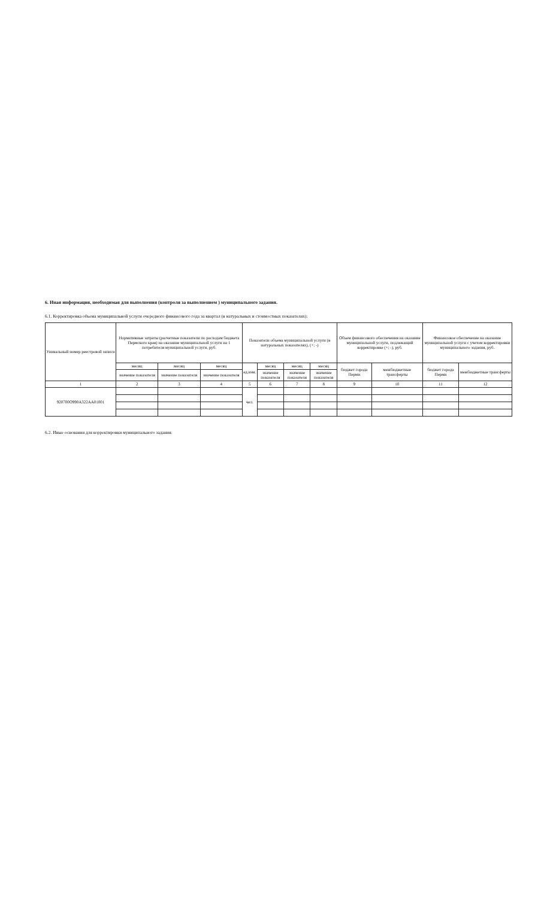6. Иная информация, необходимая для выполнения (контроля за выполнением ) муниципального задания.
6.1. Корректировка объема муниципальной услуги очередного финансового года за квартал (в натуральных и стоимостных показателях):
| Уникальный номер реестровой записи | Нормативные затраты (расчетные показатели по расходам бюджета Пермского края) на оказание муниципальной услуги на 1 потребителя муниципальной услуги, руб. | | | Показатели объема муниципальной услуги (в натуральных показателях), (+; -) | | | | Объем финансового обеспечения на оказание муниципальной услуги, подлежащий корректировке (+; -), руб. | | Финансовое обеспечение на оказание муниципальной услуги с учетом корректировки муниципального задания, руб. | |
| --- | --- | --- | --- | --- | --- | --- | --- | --- | --- | --- | --- |
| | месяц | месяц | месяц | ед.изм. | месяц | месяц | месяц | бюджет города Перми | межбюджетные трансферты | бюджет города Перми | межбюджетные трансферты |
| | значение показателя | значение показателя | значение показателя | | значение показателя | значение показателя | значение показателя | | | | |
| 1 | 2 | 3 | 4 | 5 | 6 | 7 | 8 | 9 | 10 | 11 | 12 |
| 920700О990А322АА01001 | | | | чел. | | | | | | | |
6.2. Иные основания для корректировки муниципального задания: